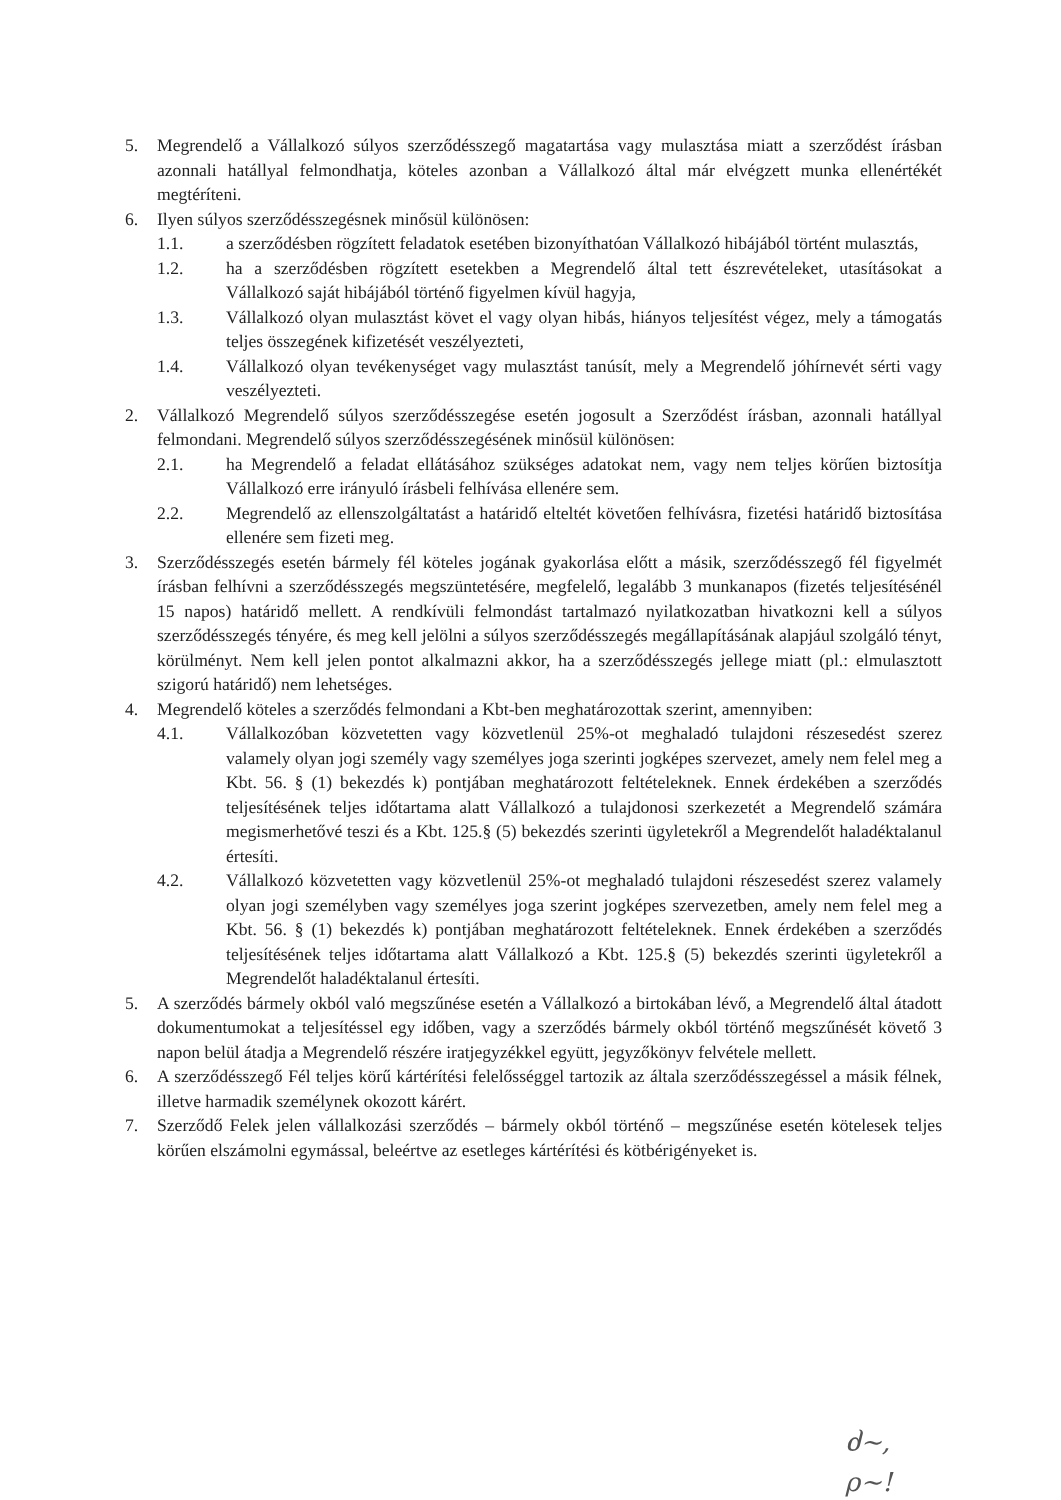5. Megrendelő a Vállalkozó súlyos szerződésszegő magatartása vagy mulasztása miatt a szerződést írásban azonnali hatállyal felmondhatja, köteles azonban a Vállalkozó által már elvégzett munka ellenértékét megtéríteni.
6. Ilyen súlyos szerződésszegésnek minősül különösen:
1.1. a szerződésben rögzített feladatok esetében bizonyíthatóan Vállalkozó hibájából történt mulasztás,
1.2. ha a szerződésben rögzített esetekben a Megrendelő által tett észrevételeket, utasításokat a Vállalkozó saját hibájából történő figyelmen kívül hagyja,
1.3. Vállalkozó olyan mulasztást követ el vagy olyan hibás, hiányos teljesítést végez, mely a támogatás teljes összegének kifizetését veszélyezteti,
1.4. Vállalkozó olyan tevékenységet vagy mulasztást tanúsít, mely a Megrendelő jóhírnevét sérti vagy veszélyezteti.
2. Vállalkozó Megrendelő súlyos szerződésszegése esetén jogosult a Szerződést írásban, azonnali hatállyal felmondani. Megrendelő súlyos szerződésszegésének minősül különösen:
2.1. ha Megrendelő a feladat ellátásához szükséges adatokat nem, vagy nem teljes körűen biztosítja Vállalkozó erre irányuló írásbeli felhívása ellenére sem.
2.2. Megrendelő az ellenszolgáltatást a határidő elteltét követően felhívásra, fizetési határidő biztosítása ellenére sem fizeti meg.
3. Szerződésszegés esetén bármely fél köteles jogának gyakorlása előtt a másik, szerződésszegő fél figyelmét írásban felhívni a szerződésszegés megszüntetésére, megfelelő, legalább 3 munkanapos (fizetés teljesítésénél 15 napos) határidő mellett. A rendkívüli felmondást tartalmazó nyilatkozatban hivatkozni kell a súlyos szerződésszegés tényére, és meg kell jelölni a súlyos szerződésszegés megállapításának alapjául szolgáló tényt, körülményt. Nem kell jelen pontot alkalmazni akkor, ha a szerződésszegés jellege miatt (pl.: elmulasztott szigorú határidő) nem lehetséges.
4. Megrendelő köteles a szerződés felmondani a Kbt-ben meghatározottak szerint, amennyiben:
4.1. Vállalkozóban közvetetten vagy közvetlenül 25%-ot meghaladó tulajdoni részesedést szerez valamely olyan jogi személy vagy személyes joga szerinti jogképes szervezet, amely nem felel meg a Kbt. 56. § (1) bekezdés k) pontjában meghatározott feltételeknek. Ennek érdekében a szerződés teljesítésének teljes időtartama alatt Vállalkozó a tulajdonosi szerkezetét a Megrendelő számára megismerhetővé teszi és a Kbt. 125.§ (5) bekezdés szerinti ügyletekről a Megrendelőt haladéktalanul értesíti.
4.2. Vállalkozó közvetetten vagy közvetlenül 25%-ot meghaladó tulajdoni részesedést szerez valamely olyan jogi személyben vagy személyes joga szerint jogképes szervezetben, amely nem felel meg a Kbt. 56. § (1) bekezdés k) pontjában meghatározott feltételeknek. Ennek érdekében a szerződés teljesítésének teljes időtartama alatt Vállalkozó a Kbt. 125.§ (5) bekezdés szerinti ügyletekről a Megrendelőt haladéktalanul értesíti.
5. A szerződés bármely okból való megszűnése esetén a Vállalkozó a birtokában lévő, a Megrendelő által átadott dokumentumokat a teljesítéssel egy időben, vagy a szerződés bármely okból történő megszűnését követő 3 napon belül átadja a Megrendelő részére iratjegyzékkel együtt, jegyzőkönyv felvétele mellett.
6. A szerződésszegő Fél teljes körű kártérítési felelősséggel tartozik az általa szerződésszegéssel a másik félnek, illetve harmadik személynek okozott kárért.
7. Szerződő Felek jelen vállalkozási szerződés – bármely okból történő – megszűnése esetén kötelesek teljes körűen elszámolni egymással, beleértve az esetleges kártérítési és kötbérigényeket is.
ძ~,
ρ~!